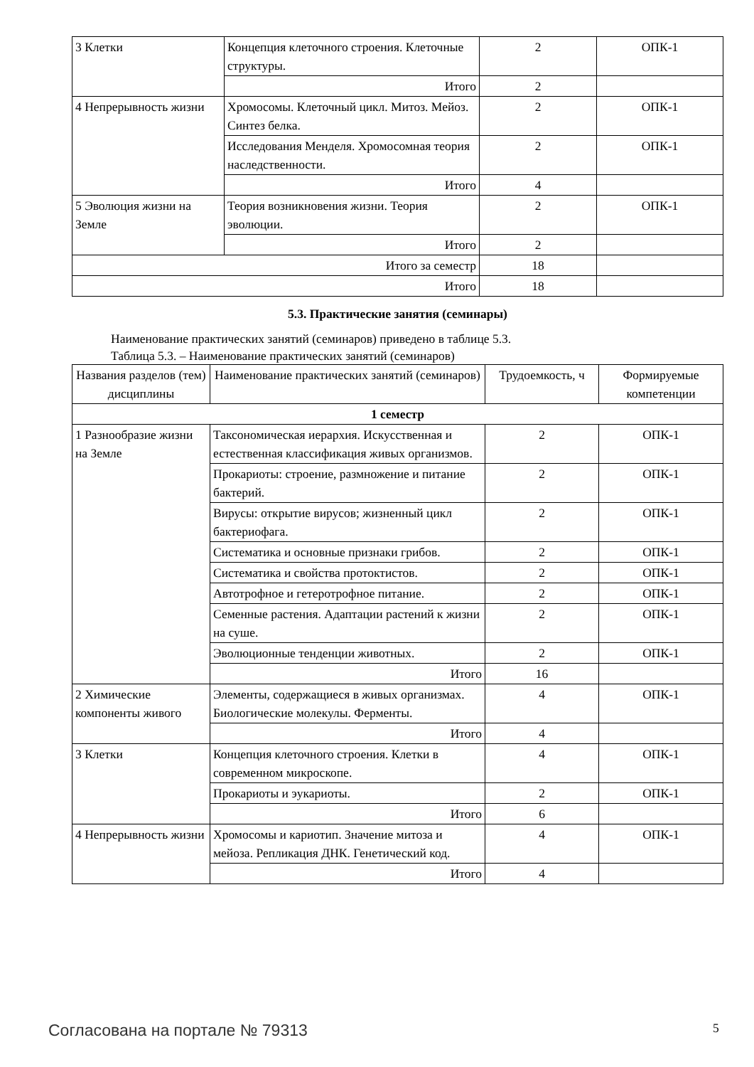| 3 Клетки | Концепция клеточного строения. Клеточные структуры. | 2 | ОПК-1 |
| | Итого | 2 | |
| 4 Непрерывность жизни | Хромосомы. Клеточный цикл. Митоз. Мейоз. Синтез белка. | 2 | ОПК-1 |
| | Исследования Менделя. Хромосомная теория наследственности. | 2 | ОПК-1 |
| | Итого | 4 | |
| 5 Эволюция жизни на Земле | Теория возникновения жизни. Теория эволюции. | 2 | ОПК-1 |
| | Итого | 2 | |
| Итого за семестр | | 18 | |
| Итого | | 18 | |
5.3. Практические занятия (семинары)
Наименование практических занятий (семинаров) приведено в таблице 5.3.
Таблица 5.3. – Наименование практических занятий (семинаров)
| Названия разделов (тем) дисциплины | Наименование практических занятий (семинаров) | Трудоемкость, ч | Формируемые компетенции |
| --- | --- | --- | --- |
| 1 семестр | | | |
| 1 Разнообразие жизни на Земле | Таксономическая иерархия. Искусственная и естественная классификация живых организмов. | 2 | ОПК-1 |
| | Прокариоты: строение, размножение и питание бактерий. | 2 | ОПК-1 |
| | Вирусы: открытие вирусов; жизненный цикл бактериофага. | 2 | ОПК-1 |
| | Систематика и основные признаки грибов. | 2 | ОПК-1 |
| | Систематика и свойства протоктистов. | 2 | ОПК-1 |
| | Автотрофное и гетеротрофное питание. | 2 | ОПК-1 |
| | Семенные растения. Адаптации растений к жизни на суше. | 2 | ОПК-1 |
| | Эволюционные тенденции животных. | 2 | ОПК-1 |
| | Итого | 16 | |
| 2 Химические компоненты живого | Элементы, содержащиеся в живых организмах. Биологические молекулы. Ферменты. | 4 | ОПК-1 |
| | Итого | 4 | |
| 3 Клетки | Концепция клеточного строения. Клетки в современном микроскопе. | 4 | ОПК-1 |
| | Прокариоты и эукариоты. | 2 | ОПК-1 |
| | Итого | 6 | |
| 4 Непрерывность жизни | Хромосомы и кариотип. Значение митоза и мейоза. Репликация ДНК. Генетический код. | 4 | ОПК-1 |
| | Итого | 4 | |
Согласована на портале № 79313 5